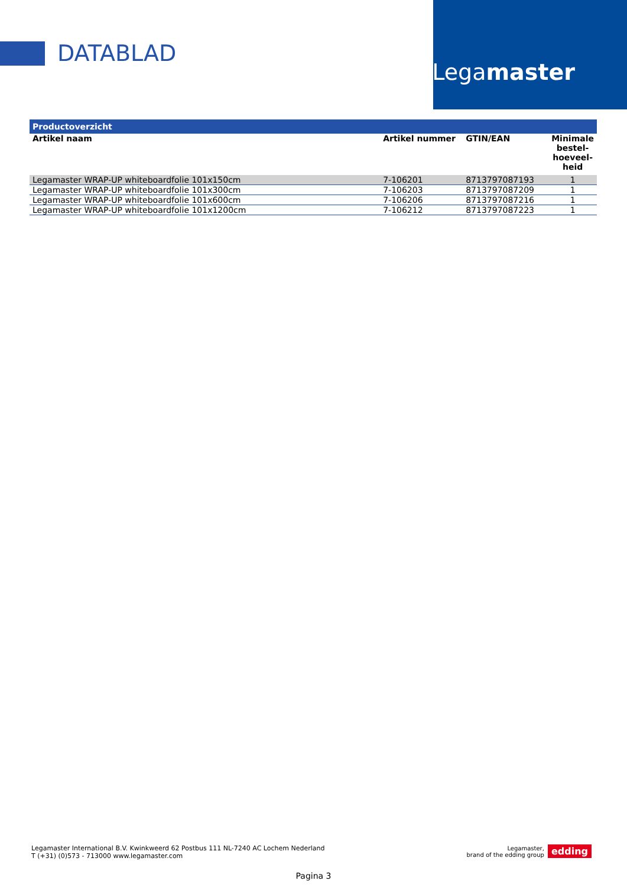DATABLAD
Legamaster
| Productoverzicht | | | |
| --- | --- | --- | --- |
| Artikel naam | Artikel nummer | GTIN/EAN | Minimale bestel-hoeveel-heid |
| Legamaster WRAP-UP whiteboardfolie 101x150cm | 7-106201 | 8713797087193 | 1 |
| Legamaster WRAP-UP whiteboardfolie 101x300cm | 7-106203 | 8713797087209 | 1 |
| Legamaster WRAP-UP whiteboardfolie 101x600cm | 7-106206 | 8713797087216 | 1 |
| Legamaster WRAP-UP whiteboardfolie 101x1200cm | 7-106212 | 8713797087223 | 1 |
Legamaster International B.V. Kwinkweerd 62 Postbus 111 NL-7240 AC Lochem Nederland
T (+31) (0)573 - 713000 www.legamaster.com
Legamaster,
brand of the edding group edding
Pagina 3